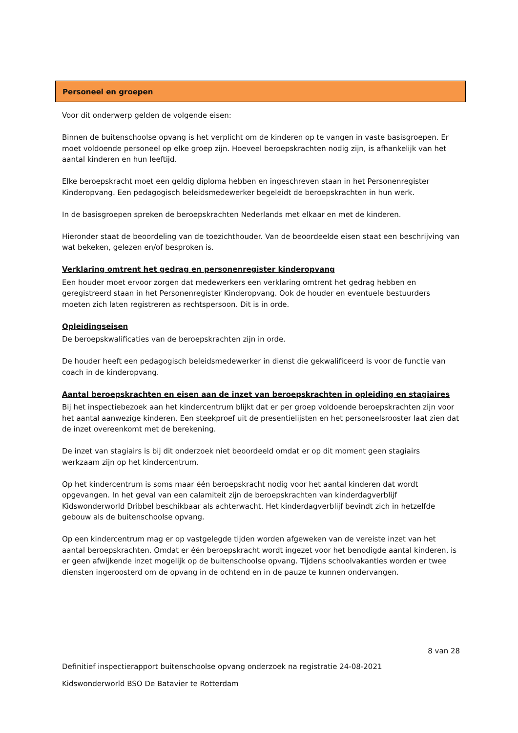Personeel en groepen
Voor dit onderwerp gelden de volgende eisen:
Binnen de buitenschoolse opvang is het verplicht om de kinderen op te vangen in vaste basisgroepen. Er moet voldoende personeel op elke groep zijn. Hoeveel beroepskrachten nodig zijn, is afhankelijk van het aantal kinderen en hun leeftijd.
Elke beroepskracht moet een geldig diploma hebben en ingeschreven staan in het Personenregister Kinderopvang. Een pedagogisch beleidsmedewerker begeleidt de beroepskrachten in hun werk.
In de basisgroepen spreken de beroepskrachten Nederlands met elkaar en met de kinderen.
Hieronder staat de beoordeling van de toezichthouder. Van de beoordeelde eisen staat een beschrijving van wat bekeken, gelezen en/of besproken is.
Verklaring omtrent het gedrag en personenregister kinderopvang
Een houder moet ervoor zorgen dat medewerkers een verklaring omtrent het gedrag hebben en geregistreerd staan in het Personenregister Kinderopvang. Ook de houder en eventuele bestuurders moeten zich laten registreren as rechtspersoon. Dit is in orde.
Opleidingseisen
De beroepskwalificaties van de beroepskrachten zijn in orde.
De houder heeft een pedagogisch beleidsmedewerker in dienst die gekwalificeerd is voor de functie van coach in de kinderopvang.
Aantal beroepskrachten en eisen aan de inzet van beroepskrachten in opleiding en stagiaires
Bij het inspectiebezoek aan het kindercentrum blijkt dat er per groep voldoende beroepskrachten zijn voor het aantal aanwezige kinderen. Een steekproef uit de presentielijsten en het personeelsrooster laat zien dat de inzet overeenkomt met de berekening.
De inzet van stagiairs is bij dit onderzoek niet beoordeeld omdat er op dit moment geen stagiairs werkzaam zijn op het kindercentrum.
Op het kindercentrum is soms maar één beroepskracht nodig voor het aantal kinderen dat wordt opgevangen. In het geval van een calamiteit zijn de beroepskrachten van kinderdagverblijf Kidswonderworld Dribbel beschikbaar als achterwacht. Het kinderdagverblijf bevindt zich in hetzelfde gebouw als de buitenschoolse opvang.
Op een kindercentrum mag er op vastgelegde tijden worden afgeweken van de vereiste inzet van het aantal beroepskrachten. Omdat er één beroepskracht wordt ingezet voor het benodigde aantal kinderen, is er geen afwijkende inzet mogelijk op de buitenschoolse opvang. Tijdens schoolvakanties worden er twee diensten ingeroosterd om de opvang in de ochtend en in de pauze te kunnen ondervangen.
8 van 28
Definitief inspectierapport buitenschoolse opvang onderzoek na registratie 24-08-2021
Kidswonderworld BSO De Batavier te Rotterdam